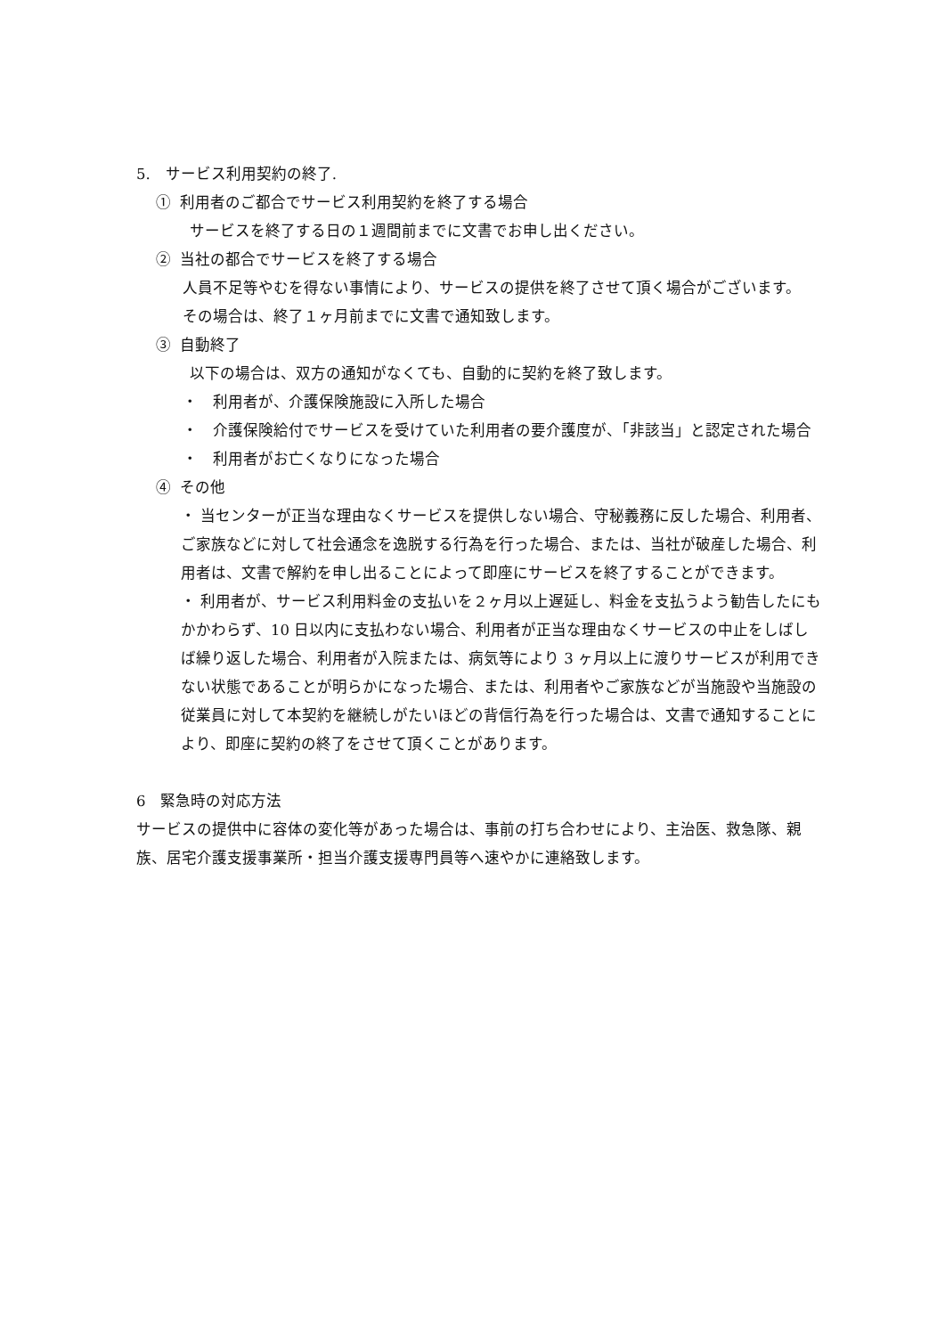5.　サービス利用契約の終了.
① 利用者のご都合でサービス利用契約を終了する場合
サービスを終了する日の１週間前までに文書でお申し出ください。
② 当社の都合でサービスを終了する場合
人員不足等やむを得ない事情により、サービスの提供を終了させて頂く場合がございます。
その場合は、終了１ヶ月前までに文書で通知致します。
③ 自動終了
以下の場合は、双方の通知がなくても、自動的に契約を終了致します。
・　利用者が、介護保険施設に入所した場合
・　介護保険給付でサービスを受けていた利用者の要介護度が、「非該当」と認定された場合
・　利用者がお亡くなりになった場合
④ その他
・ 当センターが正当な理由なくサービスを提供しない場合、守秘義務に反した場合、利用者、ご家族などに対して社会通念を逸脱する行為を行った場合、または、当社が破産した場合、利用者は、文書で解約を申し出ることによって即座にサービスを終了することができます。
・ 利用者が、サービス利用料金の支払いを２ヶ月以上遅延し、料金を支払うよう勧告したにもかかわらず、10 日以内に支払わない場合、利用者が正当な理由なくサービスの中止をしばしば繰り返した場合、利用者が入院または、病気等により 3 ヶ月以上に渡りサービスが利用できない状態であることが明らかになった場合、または、利用者やご家族などが当施設や当施設の従業員に対して本契約を継続しがたいほどの背信行為を行った場合は、文書で通知することにより、即座に契約の終了をさせて頂くことがあります。
6　緊急時の対応方法
サービスの提供中に容体の変化等があった場合は、事前の打ち合わせにより、主治医、救急隊、親族、居宅介護支援事業所・担当介護支援専門員等へ速やかに連絡致します。